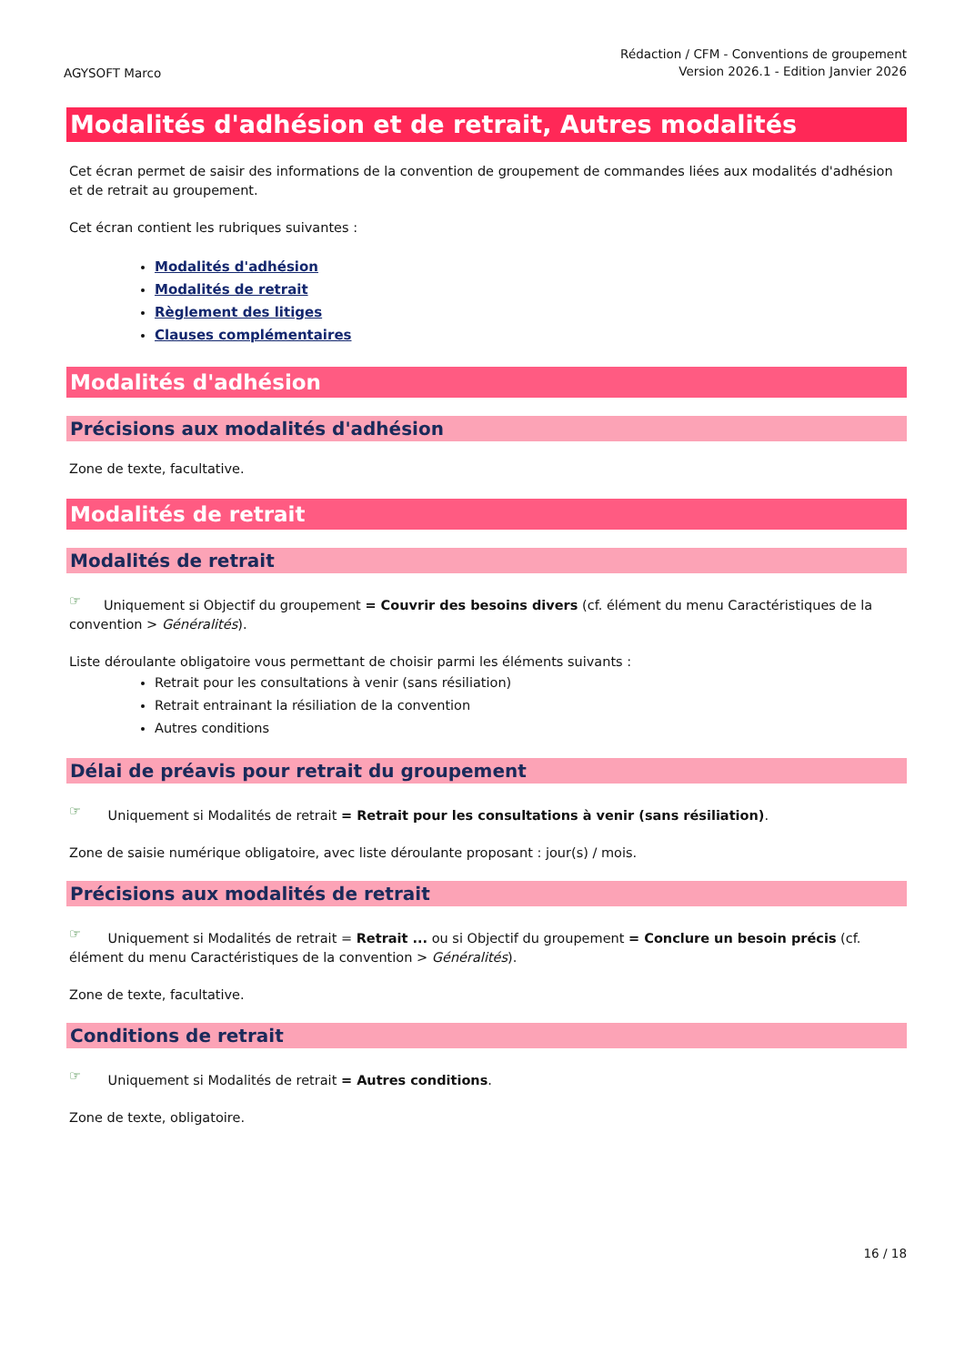AGYSOFT Marco
Rédaction / CFM - Conventions de groupement
Version 2026.1 - Edition Janvier 2026
Modalités d'adhésion et de retrait, Autres modalités
Cet écran permet de saisir des informations de la convention de groupement de commandes liées aux modalités d'adhésion et de retrait au groupement.
Cet écran contient les rubriques suivantes :
Modalités d'adhésion
Modalités de retrait
Règlement des litiges
Clauses complémentaires
Modalités d'adhésion
Précisions aux modalités d'adhésion
Zone de texte, facultative.
Modalités de retrait
Modalités de retrait
☞ Uniquement si Objectif du groupement = Couvrir des besoins divers (cf. élément du menu Caractéristiques de la convention > Généralités).
Liste déroulante obligatoire vous permettant de choisir parmi les éléments suivants :
Retrait pour les consultations à venir (sans résiliation)
Retrait entrainant la résiliation de la convention
Autres conditions
Délai de préavis pour retrait du groupement
☞ Uniquement si Modalités de retrait = Retrait pour les consultations à venir (sans résiliation).
Zone de saisie numérique obligatoire, avec liste déroulante proposant : jour(s) / mois.
Précisions aux modalités de retrait
☞ Uniquement si Modalités de retrait = Retrait ... ou si Objectif du groupement = Conclure un besoin précis (cf. élément du menu Caractéristiques de la convention > Généralités).
Zone de texte, facultative.
Conditions de retrait
☞ Uniquement si Modalités de retrait = Autres conditions.
Zone de texte, obligatoire.
16 / 18